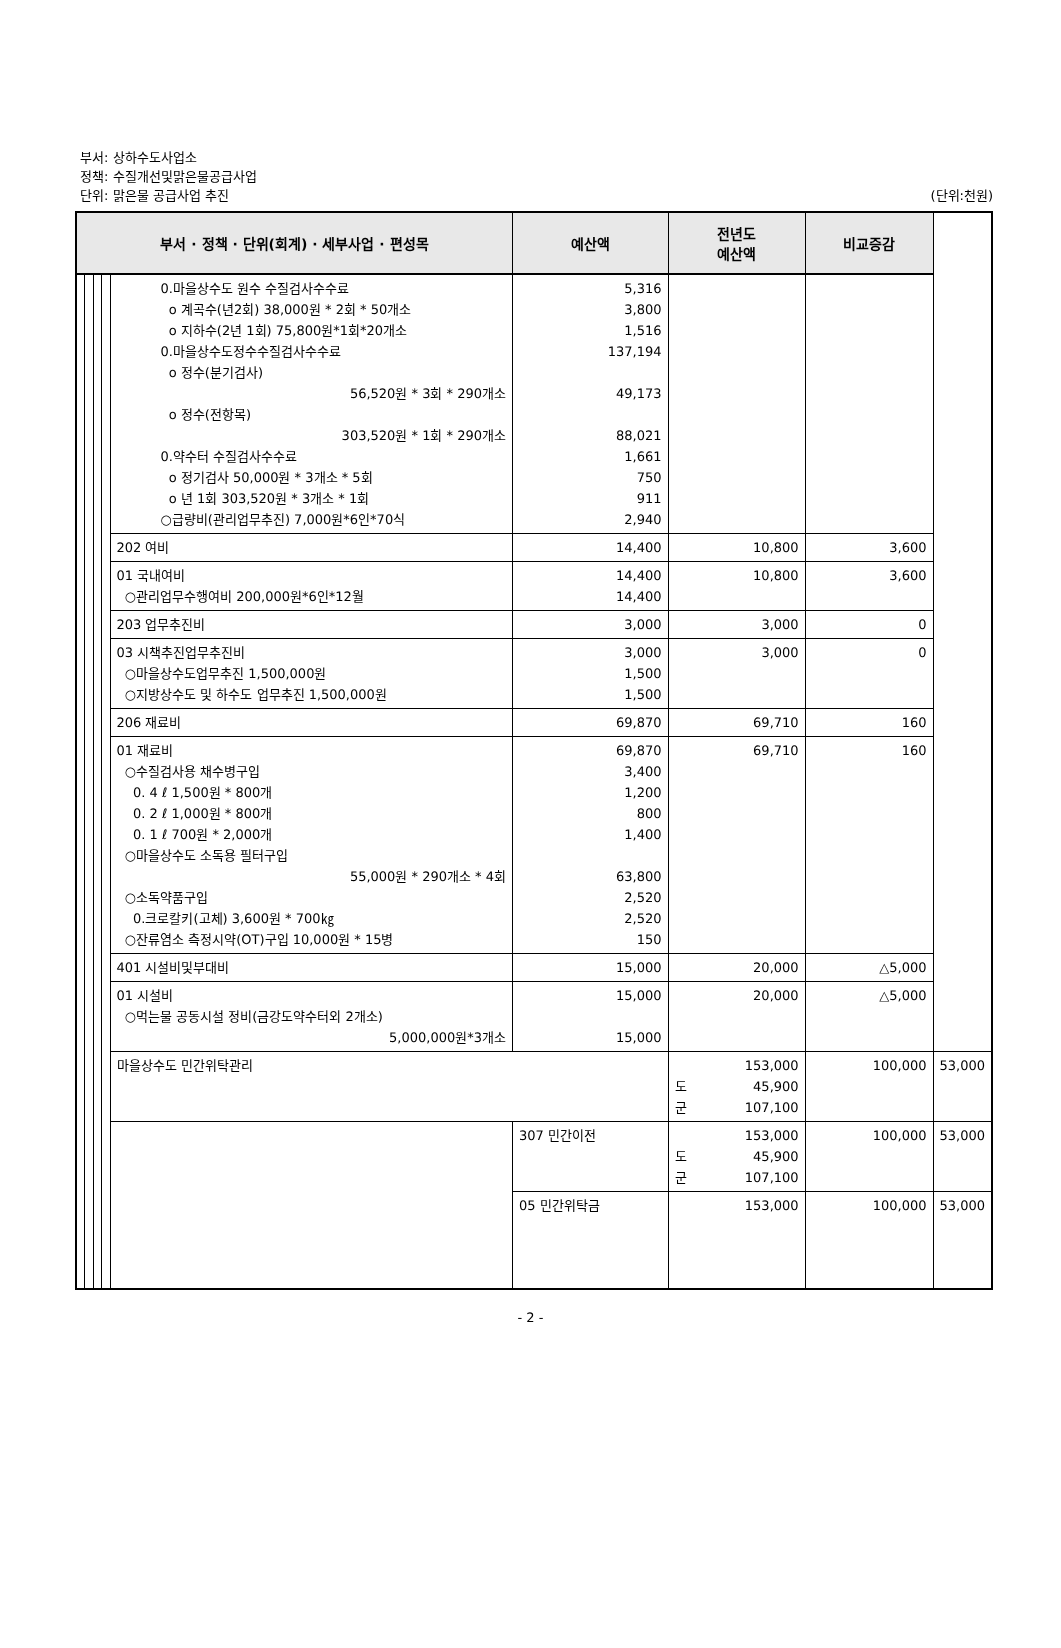부서: 상하수도사업소
정책: 수질개선및맑은물공급사업
단위: 맑은물 공급사업 추진 (단위:천원)
| 부서 · 정책 · 단위(회계) · 세부사업 · 편성목 | | | | | 예산액 | 전년도 예산액 | 비교증감 | |
| --- | --- | --- | --- | --- | --- | --- | --- | --- |
| | | | | 0.마을상수도 원수 수질검사수수료 o 계곡수(년2회) 38,000원 * 2회 * 50개소 o 지하수(2년 1회) 75,800원*1회*20개소 0.마을상수도정수수질검사수수료 o 정수(분기검사) 56,520원 * 3회 * 290개소 o 정수(전항목) 303,520원 * 1회 * 290개소 0.약수터 수질검사수수료 o 정기검사 50,000원 * 3개소 * 5회 o 년 1회 303,520원 * 3개소 * 1회 ○급량비(관리업무추진) 7,000원*6인*70식 | 5,316 3,800 1,516 137,194 49,173 88,021 1,661 750 911 2,940 | | | |
| | | | | 202 여비 | 14,400 | 10,800 | 3,600 | |
| | | | | 01 국내여비 ○관리업무수행여비 200,000원*6인*12월 | 14,400 14,400 | 10,800 | 3,600 | |
| | | | | 203 업무추진비 | 3,000 | 3,000 | 0 | |
| | | | | 03 시책추진업무추진비 ○마을상수도업무추진 1,500,000원 ○지방상수도 및 하수도 업무추진 1,500,000원 | 3,000 1,500 1,500 | 3,000 | 0 | |
| | | | | 206 재료비 | 69,870 | 69,710 | 160 | |
| | | | | 01 재료비 ○수질검사용 채수병구입 0. 4 ℓ 1,500원 * 800개 0. 2 ℓ 1,000원 * 800개 0. 1 ℓ 700원 * 2,000개 ○마을상수도 소독용 필터구입 55,000원 * 290개소 * 4회 ○소독약품구입 0.크로칼키(고체) 3,600원 * 700㎏ ○잔류염소 측정시약(OT)구입 10,000원 * 15병 | 69,870 3,400 1,200 800 1,400 63,800 2,520 2,520 150 | 69,710 | 160 | |
| | | | | 401 시설비및부대비 | 15,000 | 20,000 | △5,000 | |
| | | | | 01 시설비 ○먹는물 공동시설 정비(금강도약수터외 2개소) 5,000,000원*3개소 | 15,000 15,000 | 20,000 | △5,000 | |
| | | | | 마을상수도 민간위탁관리 | | 153,000 도 45,900 군 107,100 | 100,000 | 53,000 |
| | | | | | 307 민간이전 | 153,000 도 45,900 군 107,100 | 100,000 | 53,000 |
| | | | | | 05 민간위탁금 | 153,000 | 100,000 | 53,000 |
- 2 -